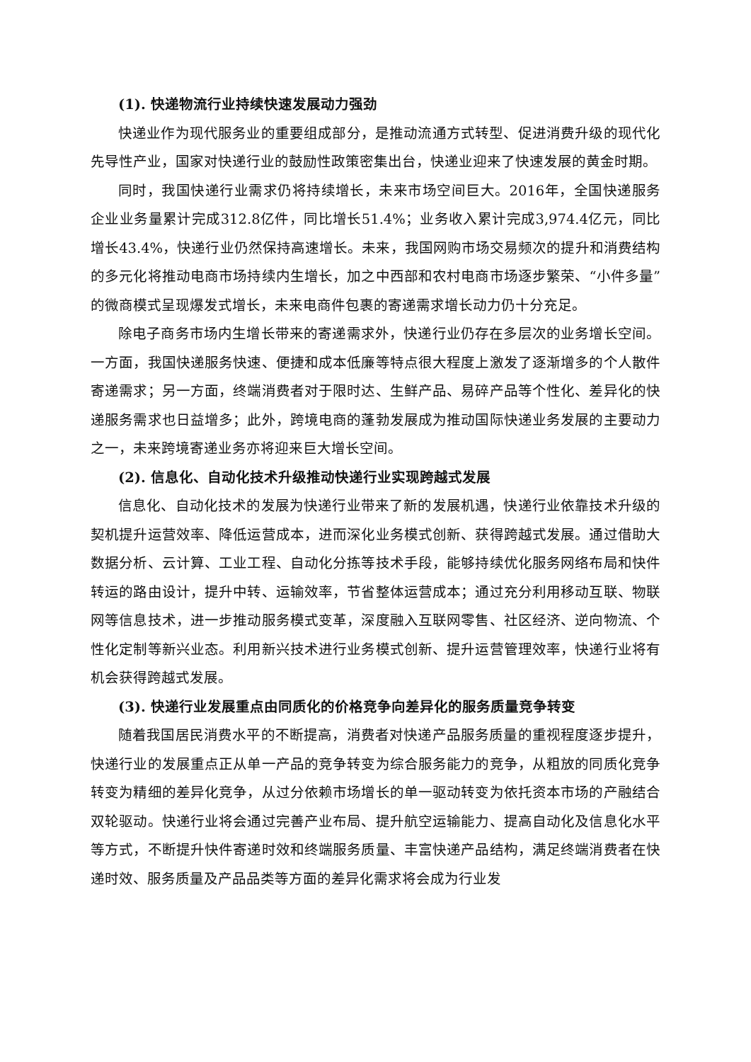(1). 快递物流行业持续快速发展动力强劲
快递业作为现代服务业的重要组成部分，是推动流通方式转型、促进消费升级的现代化先导性产业，国家对快递行业的鼓励性政策密集出台，快递业迎来了快速发展的黄金时期。
同时，我国快递行业需求仍将持续增长，未来市场空间巨大。2016年，全国快递服务企业业务量累计完成312.8亿件，同比增长51.4%；业务收入累计完成3,974.4亿元，同比增长43.4%，快递行业仍然保持高速增长。未来，我国网购市场交易频次的提升和消费结构的多元化将推动电商市场持续内生增长，加之中西部和农村电商市场逐步繁荣、“小件多量”的微商模式呈现爆发式增长，未来电商件包裹的寄递需求增长动力仍十分充足。
除电子商务市场内生增长带来的寄递需求外，快递行业仍存在多层次的业务增长空间。一方面，我国快递服务快速、便捷和成本低廉等特点很大程度上激发了逐渐增多的个人散件寄递需求；另一方面，终端消费者对于限时达、生鲜产品、易碎产品等个性化、差异化的快递服务需求也日益增多；此外，跨境电商的蓬勃发展成为推动国际快递业务发展的主要动力之一，未来跨境寄递业务亦将迎来巨大增长空间。
(2). 信息化、自动化技术升级推动快递行业实现跨越式发展
信息化、自动化技术的发展为快递行业带来了新的发展机遇，快递行业依靠技术升级的契机提升运营效率、降低运营成本，进而深化业务模式创新、获得跨越式发展。通过借助大数据分析、云计算、工业工程、自动化分拣等技术手段，能够持续优化服务网络布局和快件转运的路由设计，提升中转、运输效率，节省整体运营成本；通过充分利用移动互联、物联网等信息技术，进一步推动服务模式变革，深度融入互联网零售、社区经济、逆向物流、个性化定制等新兴业态。利用新兴技术进行业务模式创新、提升运营管理效率，快递行业将有机会获得跨越式发展。
(3). 快递行业发展重点由同质化的价格竞争向差异化的服务质量竞争转变
随着我国居民消费水平的不断提高，消费者对快递产品服务质量的重视程度逐步提升，快递行业的发展重点正从单一产品的竞争转变为综合服务能力的竞争，从粗放的同质化竞争转变为精细的差异化竞争，从过分依赖市场增长的单一驱动转变为依托资本市场的产融结合双轮驱动。快递行业将会通过完善产业布局、提升航空运输能力、提高自动化及信息化水平等方式，不断提升快件寄递时效和终端服务质量、丰富快递产品结构，满足终端消费者在快递时效、服务质量及产品品类等方面的差异化需求将会成为行业发